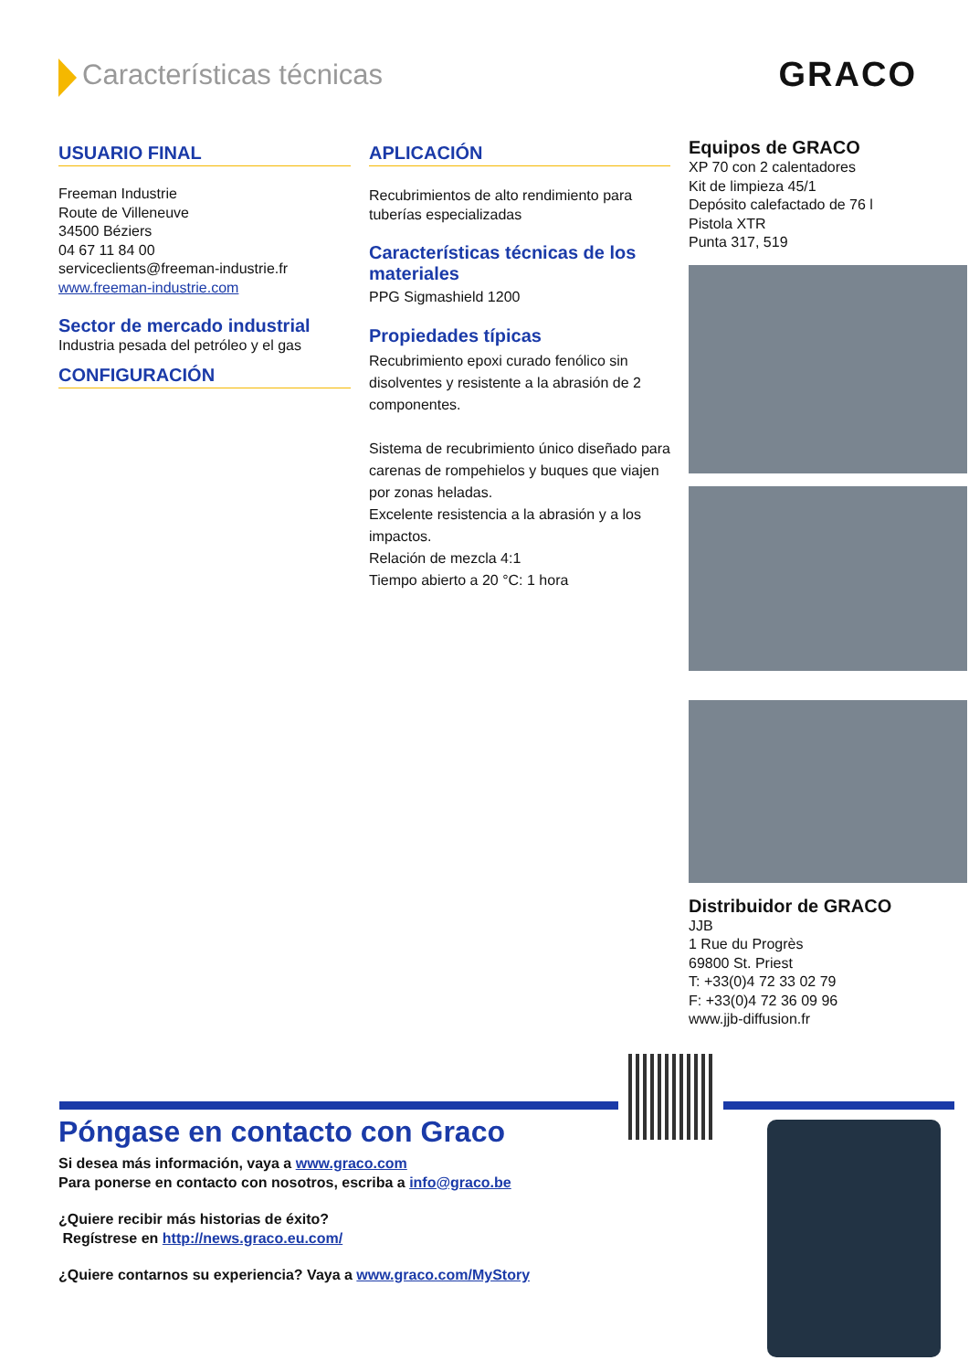Características técnicas
GRACO
USUARIO FINAL
Freeman Industrie
Route de Villeneuve
34500 Béziers
04 67 11 84 00
serviceclients@freeman-industrie.fr
www.freeman-industrie.com
Sector de mercado industrial
Industria pesada del petróleo y el gas
CONFIGURACIÓN
APLICACIÓN
Recubrimientos de alto rendimiento para tuberías especializadas
Características técnicas de los materiales
PPG Sigmashield 1200
Propiedades típicas
Recubrimiento epoxi curado fenólico sin disolventes y resistente a la abrasión de 2 componentes.
Sistema de recubrimiento único diseñado para carenas de rompehielos y buques que viajen por zonas heladas.
Excelente resistencia a la abrasión y a los impactos.
Relación de mezcla 4:1
Tiempo abierto a 20 °C: 1 hora
Equipos de GRACO
XP 70 con 2 calentadores
Kit de limpieza 45/1
Depósito calefactado de 76 l
Pistola XTR
Punta 317, 519
Distribuidor de GRACO
JJB
1 Rue du Progrès
69800 St. Priest
T: +33(0)4 72 33 02 79
F: +33(0)4 72 36 09 96
www.jjb-diffusion.fr
Póngase en contacto con Graco
Si desea más información, vaya a www.graco.com
Para ponerse en contacto con nosotros, escriba a info@graco.be
¿Quiere recibir más historias de éxito?
Regístrese en http://news.graco.eu.com/
¿Quiere contarnos su experiencia? Vaya a www.graco.com/MyStory